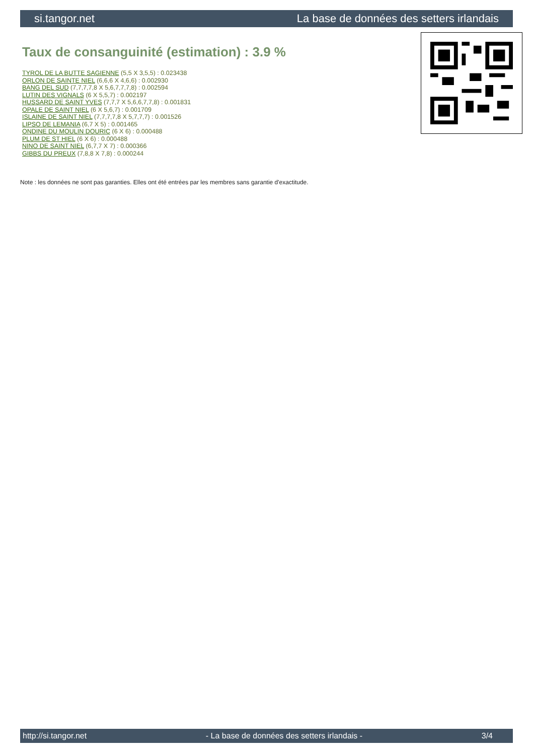si.tangor.net La base de données des setters irlandais
Taux de consanguinité (estimation) : 3.9 %
TYROL DE LA BUTTE SAGIENNE (5,5 X 3,5,5) : 0.023438
ORLON DE SAINTE NIEL (6,6,6 X 4,6,6) : 0.002930
BANG DEL SUD (7,7,7,7,8 X 5,6,7,7,7,8) : 0.002594
LUTIN DES VIGNALS (6 X 5,5,7) : 0.002197
HUSSARD DE SAINT YVES (7,7,7 X 5,6,6,7,7,8) : 0.001831
OPALE DE SAINT NIEL (6 X 5,6,7) : 0.001709
ISLAINE DE SAINT NIEL (7,7,7,7,8 X 5,7,7,7) : 0.001526
LIPSO DE LEMANIA (6,7 X 5) : 0.001465
ONDINE DU MOULIN DOURIC (6 X 6) : 0.000488
PLUM DE ST HIEL (6 X 6) : 0.000488
NINO DE SAINT NIEL (6,7,7 X 7) : 0.000366
GIBBS DU PREUX (7,8,8 X 7,8) : 0.000244
Note : les données ne sont pas garanties. Elles ont été entrées par les membres sans garantie d'exactitude.
http://si.tangor.net - La base de données des setters irlandais - 3/4